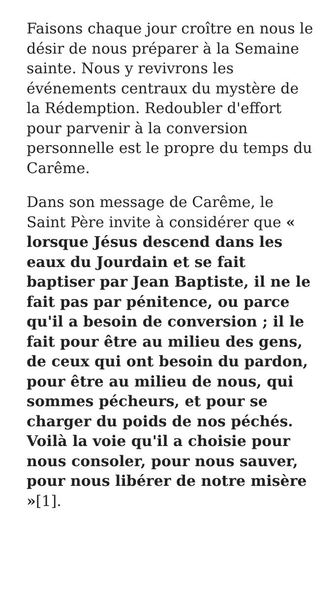Faisons chaque jour croître en nous le désir de nous préparer à la Semaine sainte. Nous y revivrons les événements centraux du mystère de la Rédemption. Redoubler d'effort pour parvenir à la conversion personnelle est le propre du temps du Carême.
Dans son message de Carême, le Saint Père invite à considérer que « lorsque Jésus descend dans les eaux du Jourdain et se fait baptiser par Jean Baptiste, il ne le fait pas par pénitence, ou parce qu'il a besoin de conversion ; il le fait pour être au milieu des gens, de ceux qui ont besoin du pardon, pour être au milieu de nous, qui sommes pécheurs, et pour se charger du poids de nos péchés. Voilà la voie qu'il a choisie pour nous consoler, pour nous sauver, pour nous libérer de notre misère »[1].